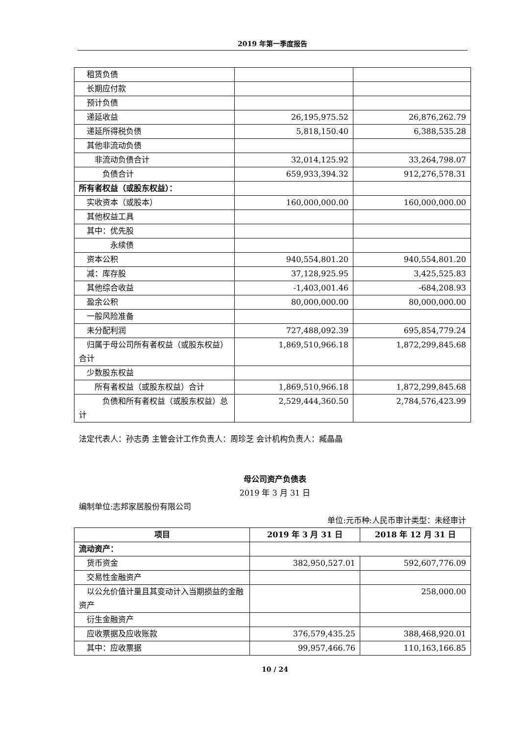2019 年第一季度报告
| 租赁负债 | | |
| 长期应付款 | | |
| 预计负债 | | |
| 递延收益 | 26,195,975.52 | 26,876,262.79 |
| 递延所得税负债 | 5,818,150.40 | 6,388,535.28 |
| 其他非流动负债 | | |
| 非流动负债合计 | 32,014,125.92 | 33,264,798.07 |
| 负债合计 | 659,933,394.32 | 912,276,578.31 |
| 所有者权益（或股东权益）： | | |
| 实收资本（或股本） | 160,000,000.00 | 160,000,000.00 |
| 其他权益工具 | | |
| 其中：优先股 | | |
| 永续债 | | |
| 资本公积 | 940,554,801.20 | 940,554,801.20 |
| 减：库存股 | 37,128,925.95 | 3,425,525.83 |
| 其他综合收益 | -1,403,001.46 | -684,208.93 |
| 盈余公积 | 80,000,000.00 | 80,000,000.00 |
| 一般风险准备 | | |
| 未分配利润 | 727,488,092.39 | 695,854,779.24 |
| 归属于母公司所有者权益（或股东权益）合计 | 1,869,510,966.18 | 1,872,299,845.68 |
| 少数股东权益 | | |
| 所有者权益（或股东权益）合计 | 1,869,510,966.18 | 1,872,299,845.68 |
| 负债和所有者权益（或股东权益）总计 | 2,529,444,360.50 | 2,784,576,423.99 |
法定代表人：孙志勇 主管会计工作负责人：周珍芝 会计机构负责人：臧晶晶
母公司资产负债表
2019 年 3 月 31 日
编制单位:志邦家居股份有限公司
单位:元币种:人民币审计类型：未经审计
| 项目 | 2019 年 3 月 31 日 | 2018 年 12 月 31 日 |
| --- | --- | --- |
| 流动资产： | | |
| 货币资金 | 382,950,527.01 | 592,607,776.09 |
| 交易性金融资产 | | |
| 以公允价值计量且其变动计入当期损益的金融资产 | | 258,000.00 |
| 衍生金融资产 | | |
| 应收票据及应收账款 | 376,579,435.25 | 388,468,920.01 |
| 其中：应收票据 | 99,957,466.76 | 110,163,166.85 |
10 / 24